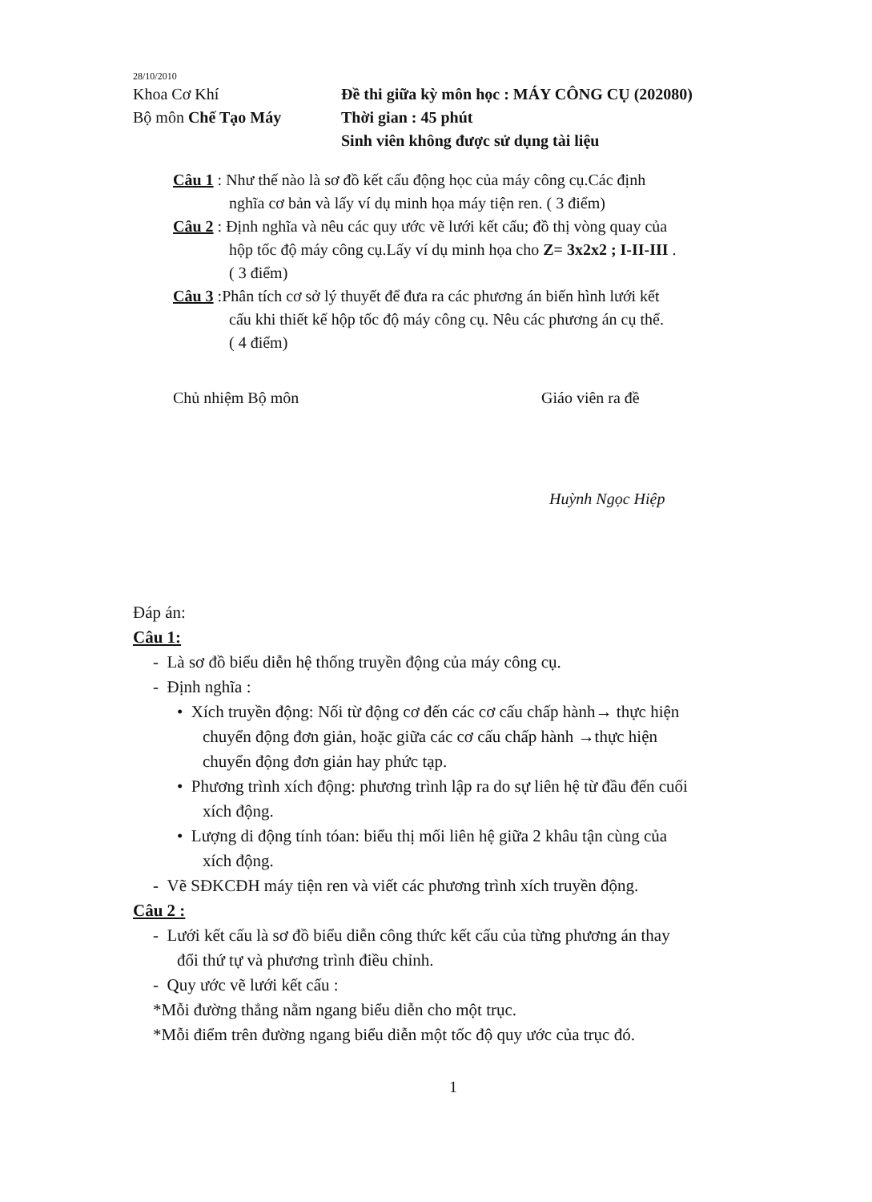28/10/2010
Khoa Cơ Khí Đề thi giữa kỳ môn học : MÁY CÔNG CỤ (202080)
Bộ môn Chế Tạo Máy Thời gian : 45 phút
Sinh viên không được sử dụng tài liệu
Câu 1 : Như thế nào là sơ đồ kết cấu động học của máy công cụ.Các định
nghĩa cơ bản và lấy ví dụ minh họa máy tiện ren. ( 3 điểm)
Câu 2 : Định nghĩa và nêu các quy ước vẽ lưới kết cấu; đồ thị vòng quay của
hộp tốc độ máy công cụ.Lấy ví dụ minh họa cho Z= 3x2x2 ; I-II-III .
( 3 điểm)
Câu 3 :Phân tích cơ sở lý thuyết để đưa ra các phương án biến hình lưới kết
cấu khi thiết kế hộp tốc độ máy công cụ. Nêu các phương án cụ thể.
( 4 điểm)
Chủ nhiệm Bộ môn Giáo viên ra đề
Huỳnh Ngọc Hiệp
Đáp án:
Câu 1:
- Là sơ đồ biểu diễn hệ thống truyền động của máy công cụ.
- Định nghĩa :
• Xích truyền động: Nối từ động cơ đến các cơ cấu chấp hành→ thực hiện
chuyển động đơn giản, hoặc giữa các cơ cấu chấp hành →thực hiện
chuyển động đơn giản hay phức tạp.
• Phương trình xích động: phương trình lập ra do sự liên hệ từ đầu đến cuối
xích động.
• Lượng di động tính tóan: biểu thị mối liên hệ giữa 2 khâu tận cùng của
xích động.
- Vẽ SĐKCĐH máy tiện ren và viết các phương trình xích truyền động.
Câu 2 :
- Lưới kết cấu là sơ đồ biểu diễn công thức kết cấu của từng phương án thay
đổi thứ tự và phương trình điều chỉnh.
- Quy ước vẽ lưới kết cấu :
*Mỗi đường thẳng nằm ngang biểu diễn cho một trục.
*Mỗi điểm trên đường ngang biểu diễn một tốc độ quy ước của trục đó.
1